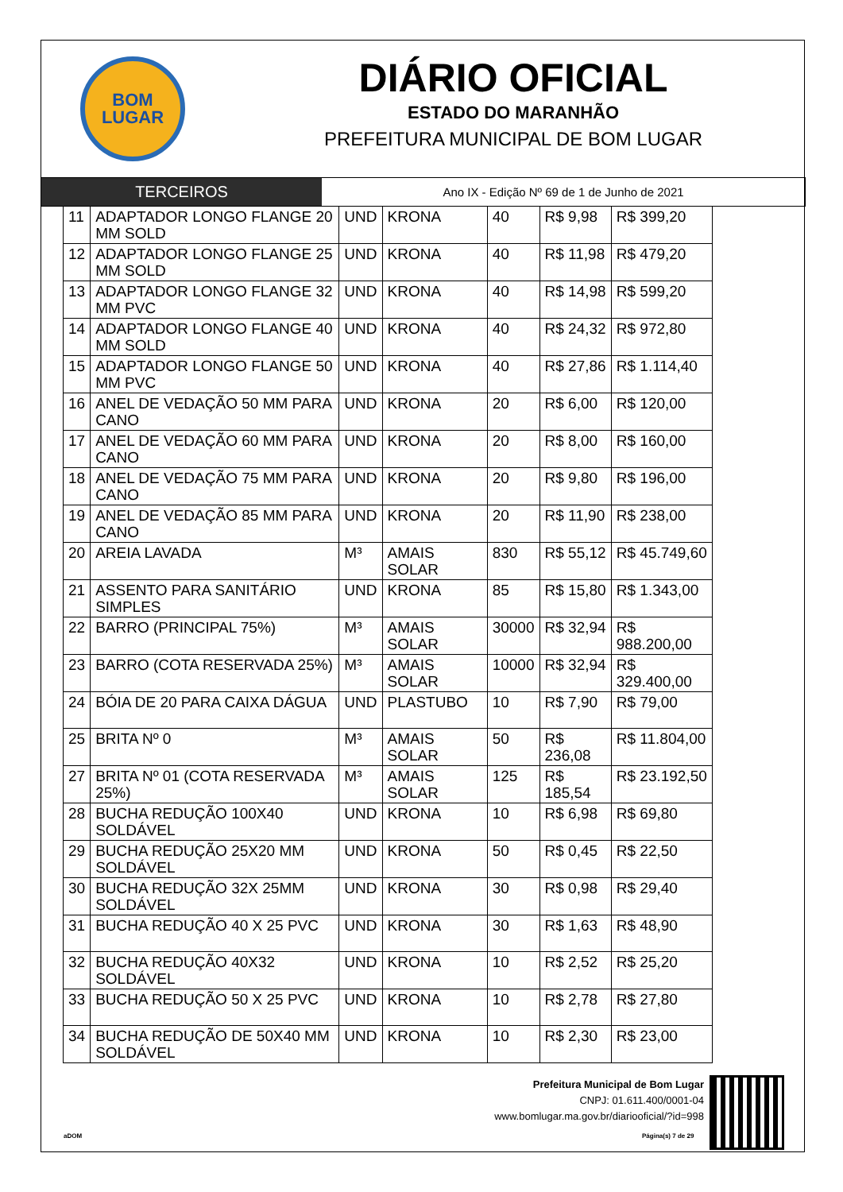BOM
LUGAR
DIÁRIO OFICIAL
ESTADO DO MARANHÃO
PREFEITURA MUNICIPAL DE BOM LUGAR
TERCEIROS
Ano IX - Edição Nº 69 de 1 de Junho de 2021
| 11 | ADAPTADOR LONGO FLANGE 20 MM SOLD | UND | KRONA | 40 | R$ 9,98 | R$ 399,20 |
| 12 | ADAPTADOR LONGO FLANGE 25 MM SOLD | UND | KRONA | 40 | R$ 11,98 | R$ 479,20 |
| 13 | ADAPTADOR LONGO FLANGE 32 MM PVC | UND | KRONA | 40 | R$ 14,98 | R$ 599,20 |
| 14 | ADAPTADOR LONGO FLANGE 40 MM SOLD | UND | KRONA | 40 | R$ 24,32 | R$ 972,80 |
| 15 | ADAPTADOR LONGO FLANGE 50 MM PVC | UND | KRONA | 40 | R$ 27,86 | R$ 1.114,40 |
| 16 | ANEL DE VEDAÇÃO 50 MM PARA CANO | UND | KRONA | 20 | R$ 6,00 | R$ 120,00 |
| 17 | ANEL DE VEDAÇÃO 60 MM PARA CANO | UND | KRONA | 20 | R$ 8,00 | R$ 160,00 |
| 18 | ANEL DE VEDAÇÃO 75 MM PARA CANO | UND | KRONA | 20 | R$ 9,80 | R$ 196,00 |
| 19 | ANEL DE VEDAÇÃO 85 MM PARA CANO | UND | KRONA | 20 | R$ 11,90 | R$ 238,00 |
| 20 | AREIA LAVADA | M³ | AMAIS SOLAR | 830 | R$ 55,12 | R$ 45.749,60 |
| 21 | ASSENTO PARA SANITÁRIO SIMPLES | UND | KRONA | 85 | R$ 15,80 | R$ 1.343,00 |
| 22 | BARRO (PRINCIPAL 75%) | M³ | AMAIS SOLAR | 30000 | R$ 32,94 | R$ 988.200,00 |
| 23 | BARRO (COTA RESERVADA 25%) | M³ | AMAIS SOLAR | 10000 | R$ 32,94 | R$ 329.400,00 |
| 24 | BÓIA DE 20 PARA CAIXA DÁGUA | UND | PLASTUBO | 10 | R$ 7,90 | R$ 79,00 |
| 25 | BRITA Nº 0 | M³ | AMAIS SOLAR | 50 | R$ 236,08 | R$ 11.804,00 |
| 27 | BRITA Nº 01 (COTA RESERVADA 25%) | M³ | AMAIS SOLAR | 125 | R$ 185,54 | R$ 23.192,50 |
| 28 | BUCHA REDUÇÃO 100X40 SOLDÁVEL | UND | KRONA | 10 | R$ 6,98 | R$ 69,80 |
| 29 | BUCHA REDUÇÃO 25X20 MM SOLDÁVEL | UND | KRONA | 50 | R$ 0,45 | R$ 22,50 |
| 30 | BUCHA REDUÇÃO 32X 25MM SOLDÁVEL | UND | KRONA | 30 | R$ 0,98 | R$ 29,40 |
| 31 | BUCHA REDUÇÃO 40 X 25 PVC | UND | KRONA | 30 | R$ 1,63 | R$ 48,90 |
| 32 | BUCHA REDUÇÃO 40X32 SOLDÁVEL | UND | KRONA | 10 | R$ 2,52 | R$ 25,20 |
| 33 | BUCHA REDUÇÃO 50 X 25 PVC | UND | KRONA | 10 | R$ 2,78 | R$ 27,80 |
| 34 | BUCHA REDUÇÃO DE 50X40 MM SOLDÁVEL | UND | KRONA | 10 | R$ 2,30 | R$ 23,00 |
Prefeitura Municipal de Bom Lugar
CNPJ: 01.611.400/0001-04
www.bomlugar.ma.gov.br/diariooficial/?id=998
aDOM Página(s) 7 de 29